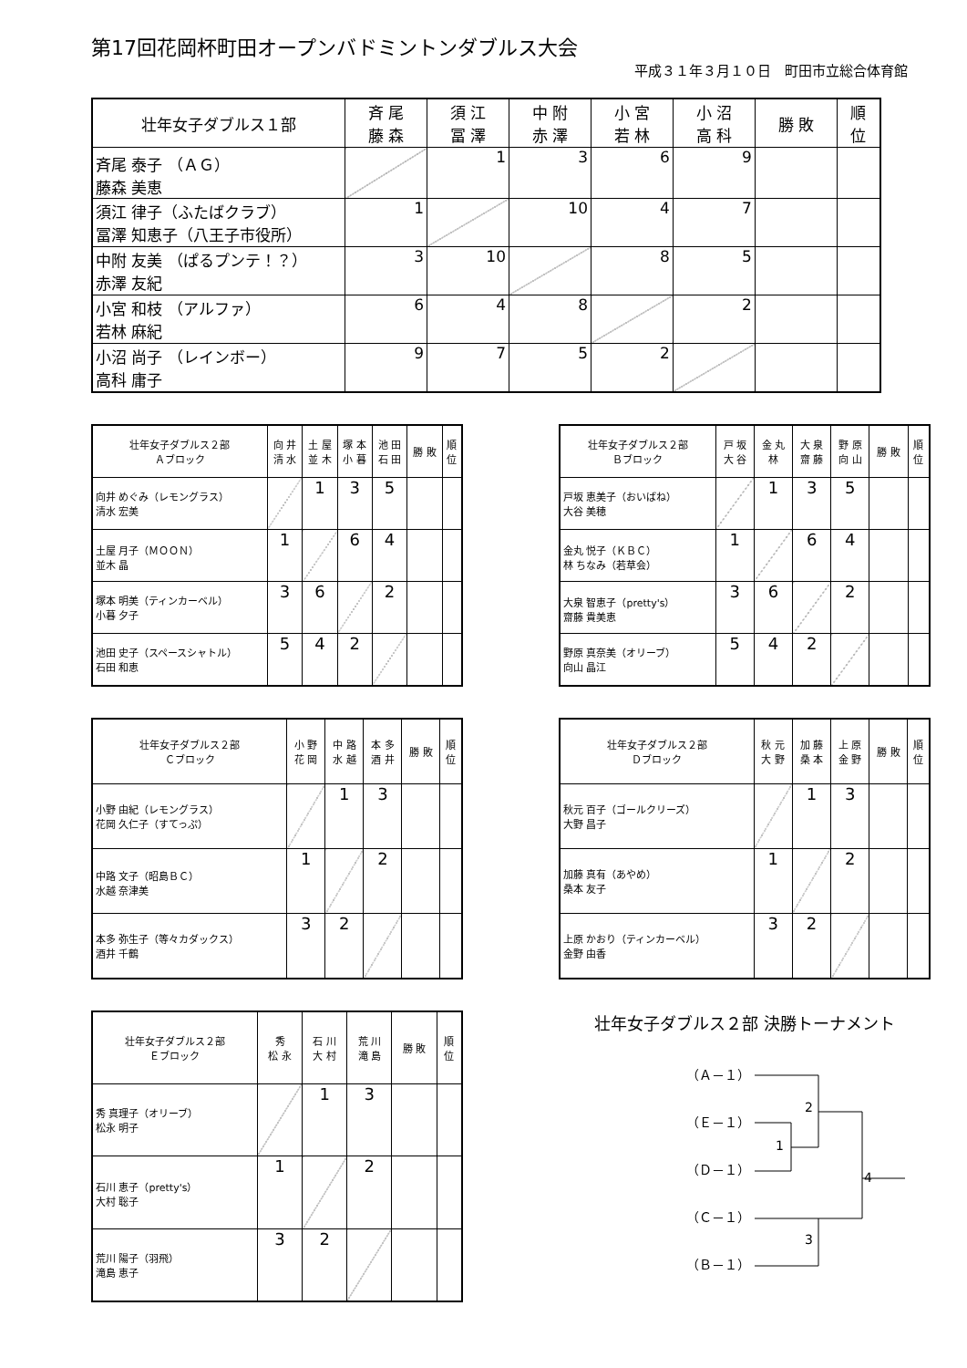第17回花岡杯町田オープンバドミントンダブルス大会
平成３１年３月１０日　町田市立総合体育館
| 壮年女子ダブルス１部 | 斉 尾 藤 森 | 須 江 冨 澤 | 中 附 赤 澤 | 小 宮 若 林 | 小 沼 高 科 | 勝 敗 | 順 位 |
| --- | --- | --- | --- | --- | --- | --- | --- |
| 斉尾 泰子 （ＡＧ） 藤森 美恵 | | 1 | 3 | 6 | 9 | | |
| 須江 律子（ふたばクラブ） 冨澤 知恵子（八王子市役所） | 1 | | 10 | 4 | 7 | | |
| 中附 友美 （ぱるプンテ！？） 赤澤 友紀 | 3 | 10 | | 8 | 5 | | |
| 小宮 和枝 （アルファ） 若林 麻紀 | 6 | 4 | 8 | | 2 | | |
| 小沼 尚子 （レインボー） 高科 庸子 | 9 | 7 | 5 | 2 | | | |
| 壮年女子ダブルス２部 Ａブロック | 向 井 清 水 | 土 屋 並 木 | 塚 本 小 暮 | 池 田 石 田 | 勝 敗 | 順 位 |
| --- | --- | --- | --- | --- | --- | --- |
| 向井 めぐみ（レモングラス） 清水 宏美 | | 1 | 3 | 5 | | |
| 土屋 月子（ＭＯＯＮ） 並木 晶 | 1 | | 6 | 4 | | |
| 塚本 明美（ティンカーベル） 小暮 夕子 | 3 | 6 | | 2 | | |
| 池田 史子（スペースシャトル） 石田 和恵 | 5 | 4 | 2 | | | |
| 壮年女子ダブルス２部 Ｂブロック | 戸 坂 大 谷 | 金 丸 林 | 大 泉 齋 藤 | 野 原 向 山 | 勝 敗 | 順 位 |
| --- | --- | --- | --- | --- | --- | --- |
| 戸坂 恵美子（おいばね） 大谷 美穂 | | 1 | 3 | 5 | | |
| 金丸 悦子（ＫＢＣ） 林 ちなみ（若草会） | 1 | | 6 | 4 | | |
| 大泉 智恵子（pretty's） 齋藤 貴美恵 | 3 | 6 | | 2 | | |
| 野原 真奈美（オリーブ） 向山 晶江 | 5 | 4 | 2 | | | |
| 壮年女子ダブルス２部 Ｃブロック | 小 野 花 岡 | 中 路 水 越 | 本 多 酒 井 | 勝 敗 | 順 位 |
| --- | --- | --- | --- | --- | --- |
| 小野 由紀（レモングラス） 花岡 久仁子（すてっぷ） | | 1 | 3 | | |
| 中路 文子（昭島ＢＣ） 水越 奈津美 | 1 | | 2 | | |
| 本多 弥生子（等々カダックス） 酒井 千鶴 | 3 | 2 | | | |
| 壮年女子ダブルス２部 Ｄブロック | 秋 元 大 野 | 加 藤 桑 本 | 上 原 金 野 | 勝 敗 | 順 位 |
| --- | --- | --- | --- | --- | --- |
| 秋元 百子（ゴールクリーズ） 大野 昌子 | | 1 | 3 | | |
| 加藤 真有（あやめ） 桑本 友子 | 1 | | 2 | | |
| 上原 かおり（ティンカーベル） 金野 由香 | 3 | 2 | | | |
| 壮年女子ダブルス２部 Ｅブロック | 秀 松 永 | 石 川 大 村 | 荒 川 滝 島 | 勝 敗 | 順 位 |
| --- | --- | --- | --- | --- | --- |
| 秀 真理子（オリーブ） 松永 明子 | | 1 | 3 | | |
| 石川 恵子（pretty's） 大村 聡子 | 1 | | 2 | | |
| 荒川 陽子（羽飛） 滝島 恵子 | 3 | 2 | | | |
壮年女子ダブルス２部 決勝トーナメント
（Ａ－１）
（Ｅ－１）
（Ｄ－１）
（Ｃ－１）
（Ｂ－１）
2
1
4
3